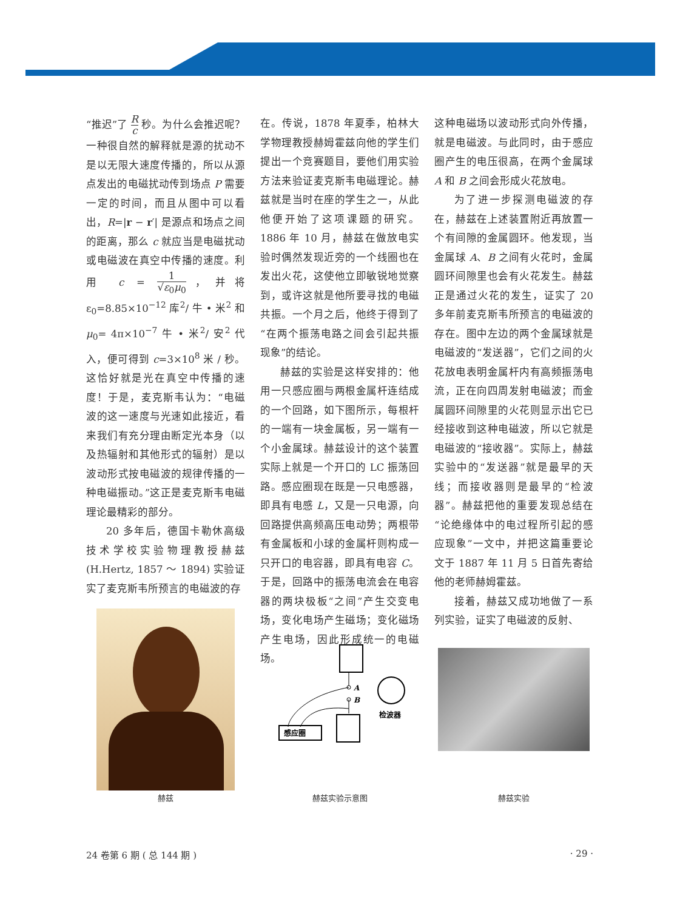“推迟”了 R c 秒。为什么会推迟呢？一种很自然的解释就是源的扰动不是以无限大速度传播的，所以从源点发出的电磁扰动传到场点 P 需要一定的时间，而且从图中可以看出，R=|r − r′| 是源点和场点之间的距离，那么 c 就应当是电磁扰动或电磁波在真空中传播的速度。利用 c = 1 √ε<sub>0</sub>μ<sub>0</sub>，并将 ε<sub>0</sub>=8.85×10<sup>−12</sup> 库<sup>2</sup>/ 牛 • 米<sup>2</sup> 和 μ<sub>0</sub>= 4π×10<sup>−7</sup> 牛 • 米<sup>2</sup>/ 安<sup>2</sup> 代入，便可得到 c=3×10<sup>8</sup> 米 / 秒。这恰好就是光在真空中传播的速度！于是，麦克斯韦认为：“电磁波的这一速度与光速如此接近，看来我们有充分理由断定光本身（以及热辐射和其他形式的辐射）是以波动形式按电磁波的规律传播的一种电磁振动。”这正是麦克斯韦电磁理论最精彩的部分。
20 多年后，德国卡勒休高级技术学校实验物理教授赫兹 (H.Hertz, 1857 ～ 1894) 实验证实了麦克斯韦所预言的电磁波的存
在。传说，1878 年夏季，柏林大学物理教授赫姆霍兹向他的学生们提出一个竞赛题目，要他们用实验方法来验证麦克斯韦电磁理论。赫兹就是当时在座的学生之一，从此他便开始了这项课题的研究。1886 年 10 月，赫兹在做放电实验时偶然发现近旁的一个线圈也在发出火花，这使他立即敏锐地觉察到，或许这就是他所要寻找的电磁共振。一个月之后，他终于得到了“在两个振荡电路之间会引起共振现象”的结论。
赫兹的实验是这样安排的：他用一只感应圈与两根金属杆连结成的一个回路，如下图所示，每根杆的一端有一块金属板，另一端有一个小金属球。赫兹设计的这个装置实际上就是一个开口的 LC 振荡回路。感应圈现在既是一只电感器，即具有电感 L，又是一只电源，向回路提供高频高压电动势；两根带有金属板和小球的金属杆则构成一只开口的电容器，即具有电容 C。于是，回路中的振荡电流会在电容器的两块极板“之间”产生交变电场，变化电场产生磁场；变化磁场产生电场，因此形成统一的电磁场。
这种电磁场以波动形式向外传播，就是电磁波。与此同时，由于感应圈产生的电压很高，在两个金属球 A 和 B 之间会形成火花放电。
为了进一步探测电磁波的存在，赫兹在上述装置附近再放置一个有间隙的金属圆环。他发现，当金属球 A、B 之间有火花时，金属圆环间隙里也会有火花发生。赫兹正是通过火花的发生，证实了 20 多年前麦克斯韦所预言的电磁波的存在。图中左边的两个金属球就是电磁波的“发送器”，它们之间的火花放电表明金属杆内有高频振荡电流，正在向四周发射电磁波；而金属圆环间隙里的火花则显示出它已经接收到这种电磁波，所以它就是电磁波的“接收器”。实际上，赫兹实验中的“发送器”就是最早的天线；而接收器则是最早的“检波器”。赫兹把他的重要发现总结在“论绝缘体中的电过程所引起的感应现象”一文中，并把这篇重要论文于 1887 年 11 月 5 日首先寄给他的老师赫姆霍兹。
接着，赫兹又成功地做了一系列实验，证实了电磁波的反射、
赫兹
A
B
感应圈
检波器
赫兹实验示意图
赫兹实验
24 卷第 6 期 ( 总 144 期 ) · 29 ·